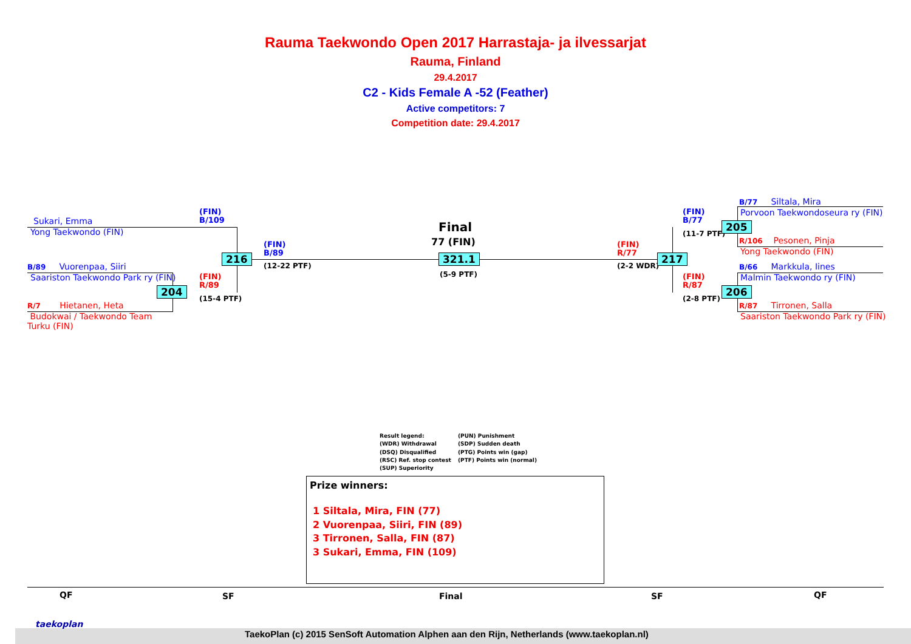Rauma Taekwondo Open 2017 Harrastaja- ja ilvessarjat
Rauma, Finland
29.4.2017
C2 - Kids Female A -52 (Feather)
Active competitors: 7
Competition date: 29.4.2017
Sukari, Emma
Yong Taekwondo (FIN)
B/89 Vuorenpaa, Siiri
Saariston Taekwondo Park ry (FIN)
R/7 Hietanen, Heta
Budokwai / Taekwondo Team Turku (FIN)
(FIN)
B/109
(FIN)
R/89
(15-4 PTF)
(FIN)
B/89
(12-22 PTF)
216
204
Final
77 (FIN)
321.1
(5-9 PTF)
(FIN)
R/77
(2-2 WDR)
217
(FIN)
B/77
(11-7 PTF)
(FIN)
R/87
(2-8 PTF)
205
206
B/77 Siltala, Mira
Porvoon Taekwondoseura ry (FIN)
R/106 Pesonen, Pinja
Yong Taekwondo (FIN)
B/66 Markkula, Iines
Malmin Taekwondo ry (FIN)
R/87 Tirronen, Salla
Saariston Taekwondo Park ry (FIN)
Result legend:
(WDR) Withdrawal
(DSQ) Disqualified
(RSC) Ref. stop contest
(SUP) Superiority
(PUN) Punishment
(SDP) Sudden death
(PTG) Points win (gap)
(PTF) Points win (normal)
Prize winners:
1 Siltala, Mira, FIN (77)
2 Vuorenpaa, Siiri, FIN (89)
3 Tirronen, Salla, FIN (87)
3 Sukari, Emma, FIN (109)
QF SF Final SF QF
taekoplan
TaekoPlan (c) 2015 SenSoft Automation Alphen aan den Rijn, Netherlands (www.taekoplan.nl)